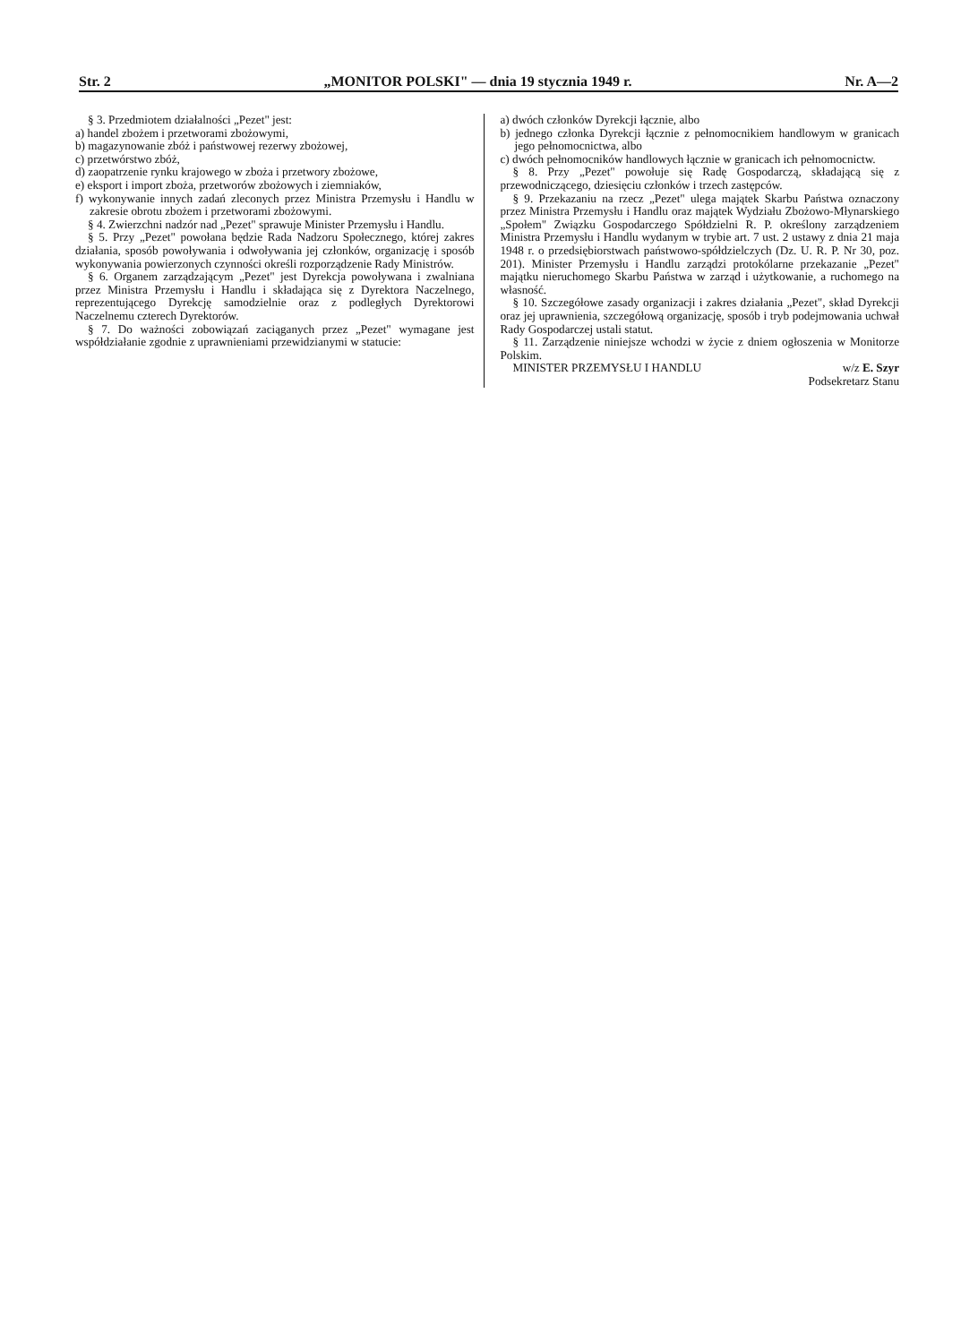Str. 2 „MONITOR POLSKI" — dnia 19 stycznia 1949 r. Nr. A—2
§ 3. Przedmiotem działalności „Pezet" jest:
a) handel zbożem i przetworami zbożowymi,
b) magazynowanie zbóż i państwowej rezerwy zbożowej,
c) przetwórstwo zbóż,
d) zaopatrzenie rynku krajowego w zboża i przetwory zbożowe,
e) eksport i import zboża, przetworów zbożowych i ziemniaków,
f) wykonywanie innych zadań zleconych przez Ministra Przemysłu i Handlu w zakresie obrotu zbożem i przetworami zbożowymi.
§ 4. Zwierzchni nadzór nad „Pezet" sprawuje Minister Przemysłu i Handlu.
§ 5. Przy „Pezet" powołana będzie Rada Nadzoru Społecznego, której zakres działania, sposób powoływania i odwoływania jej członków, organizację i sposób wykonywania powierzonych czynności określi rozporządzenie Rady Ministrów.
§ 6. Organem zarządzającym „Pezet" jest Dyrekcja powoływana i zwalniana przez Ministra Przemysłu i Handlu i składająca się z Dyrektora Naczelnego, reprezentującego Dyrekcję samodzielnie oraz z podległych Dyrektorowi Naczelnemu czterech Dyrektorów.
§ 7. Do ważności zobowiązań zaciąganych przez „Pezet" wymagane jest współdziałanie zgodnie z uprawnieniami przewidzianymi w statucie:
a) dwóch członków Dyrekcji łącznie, albo
b) jednego członka Dyrekcji łącznie z pełnomocnikiem handlowym w granicach jego pełnomocnictwa, albo
c) dwóch pełnomocników handlowych łącznie w granicach ich pełnomocnictw.
§ 8. Przy „Pezet" powołuje się Radę Gospodarczą, składającą się z przewodniczącego, dziesięciu członków i trzech zastępców.
§ 9. Przekazaniu na rzecz „Pezet" ulega majątek Skarbu Państwa oznaczony przez Ministra Przemysłu i Handlu oraz majątek Wydziału Zbożowo-Młynarskiego „Społem" Związku Gospodarczego Spółdzielni R. P. określony zarządzeniem Ministra Przemysłu i Handlu wydanym w trybie art. 7 ust. 2 ustawy z dnia 21 maja 1948 r. o przedsiębiorstwach państwowo-spółdzielczych (Dz. U. R. P. Nr 30, poz. 201). Minister Przemysłu i Handlu zarządzi protokólarne przekazanie „Pezet" majątku nieruchomego Skarbu Państwa w zarząd i użytkowanie, a ruchomego na własność.
§ 10. Szczegółowe zasady organizacji i zakres działania „Pezet", skład Dyrekcji oraz jej uprawnienia, szczegółową organizację, sposób i tryb podejmowania uchwał Rady Gospodarczej ustali statut.
§ 11. Zarządzenie niniejsze wchodzi w życie z dniem ogłoszenia w Monitorze Polskim.
MINISTER PRZEMYSŁU I HANDLU w/z E. Szyr
Podsekretarz Stanu